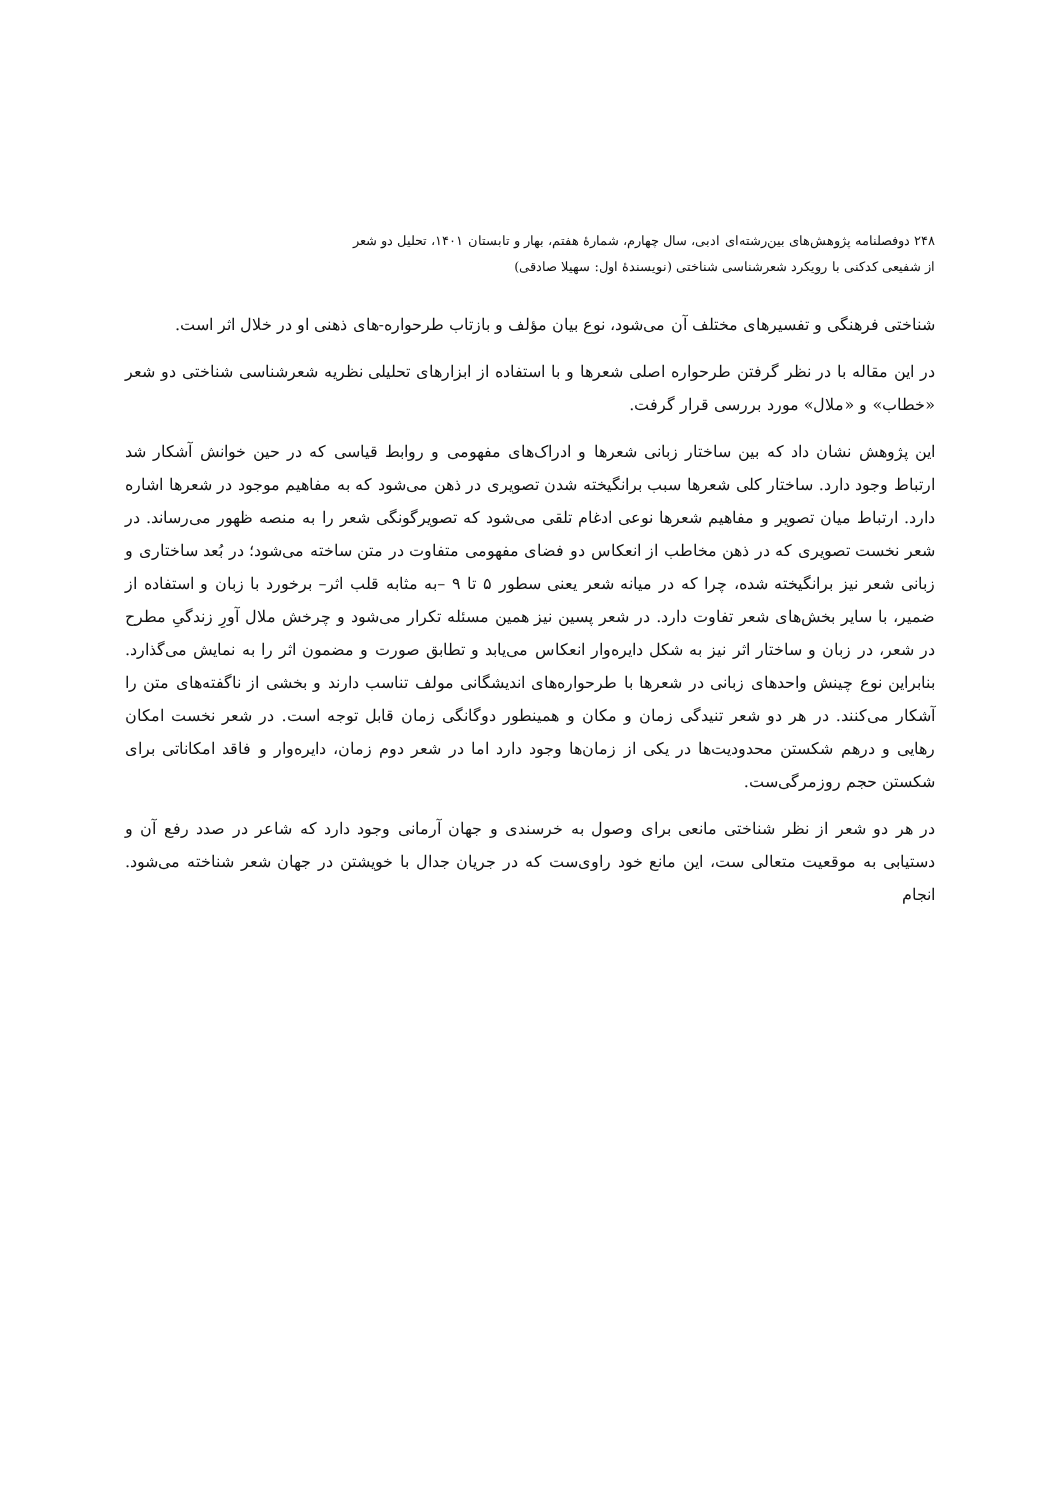۲۴۸ دوفصلنامه پژوهش‌های بین‌رشته‌ای ادبی، سال چهارم، شمارهٔ هفتم، بهار و تابستان ۱۴۰۱، تحلیل دو شعر
از شفیعی کدکنی با رویکرد شعرشناسی شناختی (نویسندهٔ اول: سهیلا صادقی)
شناختی فرهنگی و تفسیرهای مختلف آن می‌شود، نوع بیان مؤلف و بازتاب طرحواره-های ذهنی او در خلال اثر است.
در این مقاله با در نظر گرفتن طرحواره اصلی شعرها و با استفاده از ابزارهای تحلیلی نظریه شعرشناسی شناختی دو شعر «خطاب» و «ملال» مورد بررسی قرار گرفت.
این پژوهش نشان داد که بین ساختار زبانی شعرها و ادراک‌های مفهومی و روابط قیاسی که در حین خوانش آشکار شد ارتباط وجود دارد. ساختار کلی شعرها سبب برانگیخته شدن تصویری در ذهن می‌شود که به مفاهیم موجود در شعرها اشاره دارد. ارتباط میان تصویر و مفاهیم شعرها نوعی ادغام تلقی می‌شود که تصویرگونگی شعر را به منصه ظهور می‌رساند. در شعر نخست تصویری که در ذهن مخاطب از انعکاس دو فضای مفهومی متفاوت در متن ساخته می‌شود؛ در بُعد ساختاری و زبانی شعر نیز برانگیخته شده، چرا که در میانه شعر یعنی سطور ۵ تا ۹ –به مثابه قلب اثر– برخورد با زبان و استفاده از ضمیر، با سایر بخش‌های شعر تفاوت دارد. در شعر پسین نیز همین مسئله تکرار می‌شود و چرخش ملال آورِ زندگیِ مطرح در شعر، در زبان و ساختار اثر نیز به شکل دایره‌وار انعکاس می‌یابد و تطابق صورت و مضمون اثر را به نمایش می‌گذارد. بنابراین نوع چینش واحدهای زبانی در شعرها با طرحواره‌های اندیشگانی مولف تناسب دارند و بخشی از ناگفته‌های متن را آشکار می‌کنند. در هر دو شعر تنیدگی زمان و مکان و همینطور دوگانگی زمان قابل توجه است. در شعر نخست امکان رهایی و درهم شکستن محدودیت‌ها در یکی از زمان‌ها وجود دارد اما در شعر دوم زمان، دایره‌وار و فاقد امکاناتی برای شکستن حجم روزمرگی‌ست.
در هر دو شعر از نظر شناختی مانعی برای وصول به خرسندی و جهان آرمانی وجود دارد که شاعر در صدد رفع آن و دستیابی به موقعیت متعالی ست، این مانع خود راوی‌ست که در جریان جدال با خویشتن در جهان شعر شناخته می‌شود. انجام